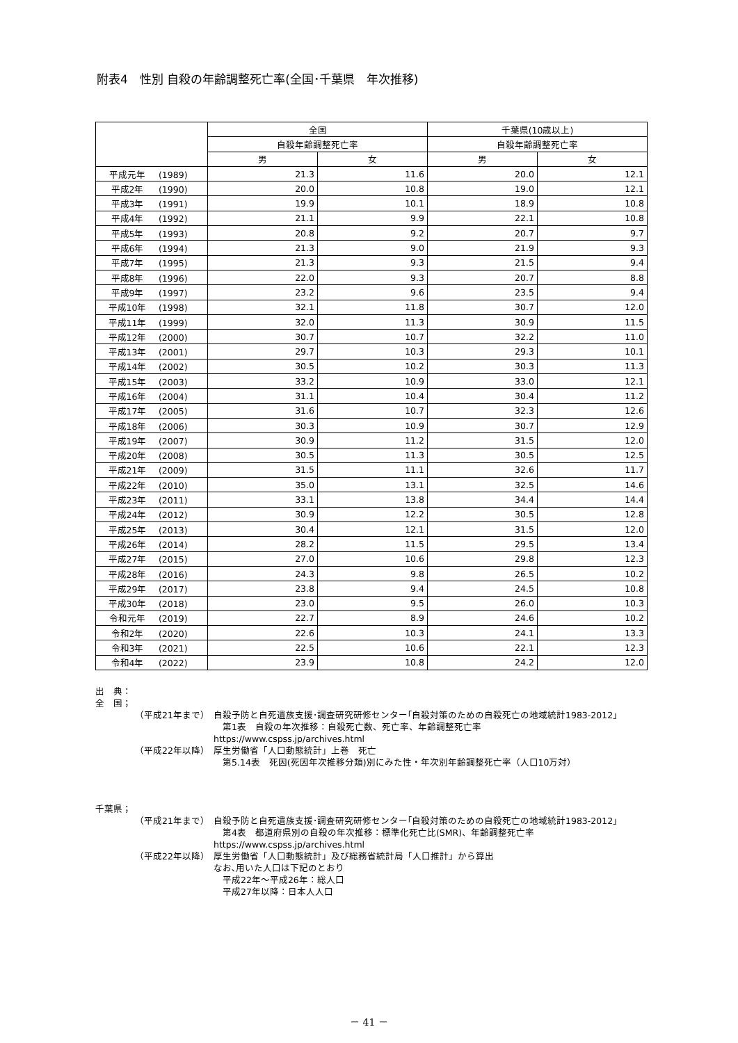附表4　性別 自殺の年齢調整死亡率(全国･千葉県　年次推移)
| | 全国 | | 千葉県(10歳以上) | |
| --- | --- | --- | --- | --- |
| | 自殺年齢調整死亡率 | | 自殺年齢調整死亡率 | |
| | 男 | 女 | 男 | 女 |
| 平成元年 (1989) | 21.3 | 11.6 | 20.0 | 12.1 |
| 平成2年 (1990) | 20.0 | 10.8 | 19.0 | 12.1 |
| 平成3年 (1991) | 19.9 | 10.1 | 18.9 | 10.8 |
| 平成4年 (1992) | 21.1 | 9.9 | 22.1 | 10.8 |
| 平成5年 (1993) | 20.8 | 9.2 | 20.7 | 9.7 |
| 平成6年 (1994) | 21.3 | 9.0 | 21.9 | 9.3 |
| 平成7年 (1995) | 21.3 | 9.3 | 21.5 | 9.4 |
| 平成8年 (1996) | 22.0 | 9.3 | 20.7 | 8.8 |
| 平成9年 (1997) | 23.2 | 9.6 | 23.5 | 9.4 |
| 平成10年 (1998) | 32.1 | 11.8 | 30.7 | 12.0 |
| 平成11年 (1999) | 32.0 | 11.3 | 30.9 | 11.5 |
| 平成12年 (2000) | 30.7 | 10.7 | 32.2 | 11.0 |
| 平成13年 (2001) | 29.7 | 10.3 | 29.3 | 10.1 |
| 平成14年 (2002) | 30.5 | 10.2 | 30.3 | 11.3 |
| 平成15年 (2003) | 33.2 | 10.9 | 33.0 | 12.1 |
| 平成16年 (2004) | 31.1 | 10.4 | 30.4 | 11.2 |
| 平成17年 (2005) | 31.6 | 10.7 | 32.3 | 12.6 |
| 平成18年 (2006) | 30.3 | 10.9 | 30.7 | 12.9 |
| 平成19年 (2007) | 30.9 | 11.2 | 31.5 | 12.0 |
| 平成20年 (2008) | 30.5 | 11.3 | 30.5 | 12.5 |
| 平成21年 (2009) | 31.5 | 11.1 | 32.6 | 11.7 |
| 平成22年 (2010) | 35.0 | 13.1 | 32.5 | 14.6 |
| 平成23年 (2011) | 33.1 | 13.8 | 34.4 | 14.4 |
| 平成24年 (2012) | 30.9 | 12.2 | 30.5 | 12.8 |
| 平成25年 (2013) | 30.4 | 12.1 | 31.5 | 12.0 |
| 平成26年 (2014) | 28.2 | 11.5 | 29.5 | 13.4 |
| 平成27年 (2015) | 27.0 | 10.6 | 29.8 | 12.3 |
| 平成28年 (2016) | 24.3 | 9.8 | 26.5 | 10.2 |
| 平成29年 (2017) | 23.8 | 9.4 | 24.5 | 10.8 |
| 平成30年 (2018) | 23.0 | 9.5 | 26.0 | 10.3 |
| 令和元年 (2019) | 22.7 | 8.9 | 24.6 | 10.2 |
| 令和2年 (2020) | 22.6 | 10.3 | 24.1 | 13.3 |
| 令和3年 (2021) | 22.5 | 10.6 | 22.1 | 12.3 |
| 令和4年 (2022) | 23.9 | 10.8 | 24.2 | 12.0 |
出　典：
全　国；
（平成21年まで） 自殺予防と自死遺族支援･調査研究研修センター｢自殺対策のための自殺死亡の地域統計1983-2012｣
　第1表　自殺の年次推移：自殺死亡数、死亡率、年齢調整死亡率
https://www.cspss.jp/archives.html
（平成22年以降） 厚生労働省「人口動態統計」上巻　死亡
　第5.14表　死因(死因年次推移分類)別にみた性・年次別年齢調整死亡率（人口10万対）
千葉県；
（平成21年まで） 自殺予防と自死遺族支援･調査研究研修センター｢自殺対策のための自殺死亡の地域統計1983-2012｣
　第4表　都道府県別の自殺の年次推移：標準化死亡比(SMR)、年齢調整死亡率
https://www.cspss.jp/archives.html
（平成22年以降） 厚生労働省「人口動態統計」及び総務省統計局「人口推計」から算出
なお､用いた人口は下記のとおり
　平成22年～平成26年：総人口
　平成27年以降：日本人人口
－ 41 －